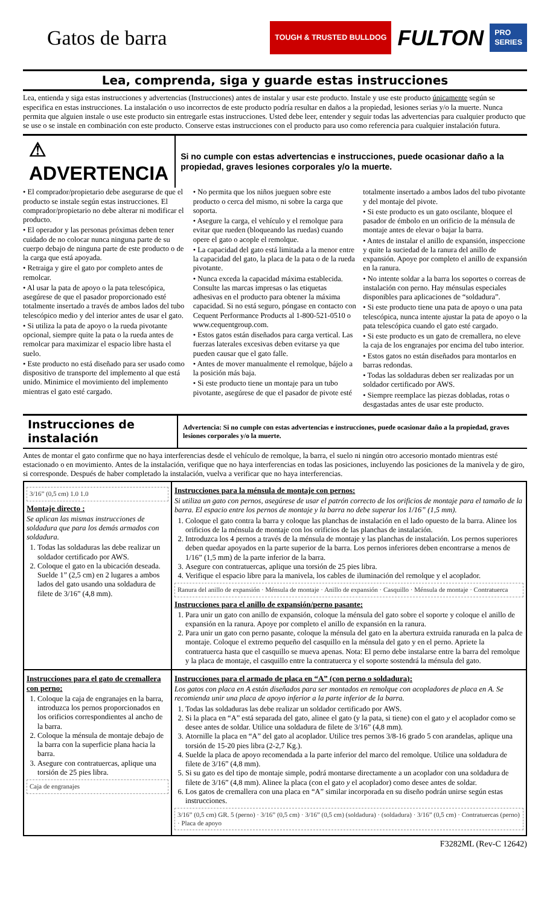Gatos de barra
TOUGH & TRUSTED BULLDOG
FULTON
PRO
SERIES
Lea, comprenda, siga y guarde estas instrucciones
Lea, entienda y siga estas instrucciones y advertencias (Instrucciones) antes de instalar y usar este producto. Instale y use este producto únicamente según se especifica en estas instrucciones. La instalación o uso incorrectos de este producto podría resultar en daños a la propiedad, lesiones serias y/o la muerte. Nunca permita que alguien instale o use este producto sin entregarle estas instrucciones. Usted debe leer, entender y seguir todas las advertencias para cualquier producto que se use o se instale en combinación con este producto. Conserve estas instrucciones con el producto para uso como referencia para cualquier instalación futura.
⚠ ADVERTENCIA
Si no cumple con estas advertencias e instrucciones, puede ocasionar daño a la propiedad, graves lesiones corporales y/o la muerte.
• El comprador/propietario debe asegurarse de que el producto se instale según estas instrucciones. El comprador/propietario no debe alterar ni modificar el producto.
• El operador y las personas próximas deben tener cuidado de no colocar nunca ninguna parte de su cuerpo debajo de ninguna parte de este producto o de la carga que está apoyada.
• Retraiga y gire el gato por completo antes de remolcar.
• Al usar la pata de apoyo o la pata telescópica, asegúrese de que el pasador proporcionado esté totalmente insertado a través de ambos lados del tubo telescópico medio y del interior antes de usar el gato.
• Si utiliza la pata de apoyo o la rueda pivotante opcional, siempre quite la pata o la rueda antes de remolcar para maximizar el espacio libre hasta el suelo.
• Este producto no está diseñado para ser usado como dispositivo de transporte del implemento al que está unido. Minimice el movimiento del implemento mientras el gato esté cargado.
• No permita que los niños jueguen sobre este producto o cerca del mismo, ni sobre la carga que soporta.
• Asegure la carga, el vehículo y el remolque para evitar que rueden (bloqueando las ruedas) cuando opere el gato o acople el remolque.
• La capacidad del gato está limitada a la menor entre la capacidad del gato, la placa de la pata o de la rueda pivotante.
• Nunca exceda la capacidad máxima establecida. Consulte las marcas impresas o las etiquetas adhesivas en el producto para obtener la máxima capacidad. Si no está seguro, póngase en contacto con Cequent Performance Products al 1-800-521-0510 o www.cequentgroup.com.
• Estos gatos están diseñados para carga vertical. Las fuerzas laterales excesivas deben evitarse ya que pueden causar que el gato falle.
• Antes de mover manualmente el remolque, bájelo a la posición más baja.
• Si este producto tiene un montaje para un tubo pivotante, asegúrese de que el pasador de pivote esté totalmente insertado a ambos lados del tubo pivotante y del montaje del pivote.
• Si este producto es un gato oscilante, bloquee el pasador de émbolo en un orificio de la ménsula de montaje antes de elevar o bajar la barra.
• Antes de instalar el anillo de expansión, inspeccione y quite la suciedad de la ranura del anillo de expansión. Apoye por completo el anillo de expansión en la ranura.
• No intente soldar a la barra los soportes o correas de instalación con perno. Hay ménsulas especiales disponibles para aplicaciones de “soldadura”.
• Si este producto tiene una pata de apoyo o una pata telescópica, nunca intente ajustar la pata de apoyo o la pata telescópica cuando el gato esté cargado.
• Si este producto es un gato de cremallera, no eleve la caja de los engranajes por encima del tubo interior.
• Estos gatos no están diseñados para montarlos en barras redondas.
• Todas las soldaduras deben ser realizadas por un soldador certificado por AWS.
• Siempre reemplace las piezas dobladas, rotas o desgastadas antes de usar este producto.
Instrucciones de instalación
Advertencia: Si no cumple con estas advertencias e instrucciones, puede ocasionar daño a la propiedad, graves lesiones corporales y/o la muerte.
Antes de montar el gato confirme que no haya interferencias desde el vehículo de remolque, la barra, el suelo ni ningún otro accesorio montado mientras esté estacionado o en movimiento. Antes de la instalación, verifique que no haya interferencias en todas las posiciones, incluyendo las posiciones de la manivela y de giro, si corresponde. Después de haber completado la instalación, vuelva a verificar que no haya interferencias.
3/16” (0,5 cm) 1.0 1.0
Montaje directo :
Se aplican las mismas instrucciones de soldadura que para los demás armados con soldadura.
1. Todas las soldaduras las debe realizar un soldador certificado por AWS.
2. Coloque el gato en la ubicación deseada. Suelde 1” (2,5 cm) en 2 lugares a ambos lados del gato usando una soldadura de filete de 3/16” (4,8 mm).
Instrucciones para la ménsula de montaje con pernos:
Si utiliza un gato con pernos, asegúrese de usar el patrón correcto de los orificios de montaje para el tamaño de la barra. El espacio entre los pernos de montaje y la barra no debe superar los 1/16” (1,5 mm).
1. Coloque el gato contra la barra y coloque las planchas de instalación en el lado opuesto de la barra. Alinee los orificios de la ménsula de montaje con los orificios de las planchas de instalación.
2. Introduzca los 4 pernos a través de la ménsula de montaje y las planchas de instalación. Los pernos superiores deben quedar apoyados en la parte superior de la barra. Los pernos inferiores deben encontrarse a menos de 1/16” (1,5 mm) de la parte inferior de la barra.
3. Asegure con contratuercas, aplique una torsión de 25 pies libra.
4. Verifique el espacio libre para la manivela, los cables de iluminación del remolque y el acoplador.
Ranura del anillo de expansión · Ménsula de montaje · Anillo de expansión · Casquillo · Ménsula de montaje · Contratuerca
Instrucciones para el anillo de expansión/perno pasante:
1. Para unir un gato con anillo de expansión, coloque la ménsula del gato sobre el soporte y coloque el anillo de expansión en la ranura. Apoye por completo el anillo de expansión en la ranura.
2. Para unir un gato con perno pasante, coloque la ménsula del gato en la abertura extruida ranurada en la palca de montaje. Coloque el extremo pequeño del casquillo en la ménsula del gato y en el perno. Apriete la contratuerca hasta que el casquillo se mueva apenas. Nota: El perno debe instalarse entre la barra del remolque y la placa de montaje, el casquillo entre la contratuerca y el soporte sostendrá la ménsula del gato.
Instrucciones para el gato de cremallera con perno:
1. Coloque la caja de engranajes en la barra, introduzca los pernos proporcionados en los orificios correspondientes al ancho de la barra.
2. Coloque la ménsula de montaje debajo de la barra con la superficie plana hacia la barra.
3. Asegure con contratuercas, aplique una torsión de 25 pies libra.
Caja de engranajes
Instrucciones para el armado de placa en “A” (con perno o soldadura):
Los gatos con placa en A están diseñados para ser montados en remolque con acopladores de placa en A. Se recomienda unir una placa de apoyo inferior a la parte inferior de la barra.
1. Todas las soldaduras las debe realizar un soldador certificado por AWS.
2. Si la placa en “A” está separada del gato, alinee el gato (y la pata, si tiene) con el gato y el acoplador como se desee antes de soldar. Utilice una soldadura de filete de 3/16” (4,8 mm).
3. Atornille la placa en “A” del gato al acoplador. Utilice tres pernos 3/8-16 grado 5 con arandelas, aplique una torsión de 15-20 pies libra (2-2,7 Kg.).
4. Suelde la placa de apoyo recomendada a la parte inferior del marco del remolque. Utilice una soldadura de filete de 3/16” (4,8 mm).
5. Si su gato es del tipo de montaje simple, podrá montarse directamente a un acoplador con una soldadura de filete de 3/16” (4,8 mm). Alinee la placa (con el gato y el acoplador) como desee antes de soldar.
6. Los gatos de cremallera con una placa en “A” similar incorporada en su diseño podrán unirse según estas instrucciones.
3/16” (0,5 cm) GR. 5 (perno) · 3/16” (0,5 cm) · 3/16” (0,5 cm) (soldadura) · (soldadura) · 3/16” (0,5 cm) · Contratuercas (perno) · Placa de apoyo
F3282ML (Rev-C 12642)